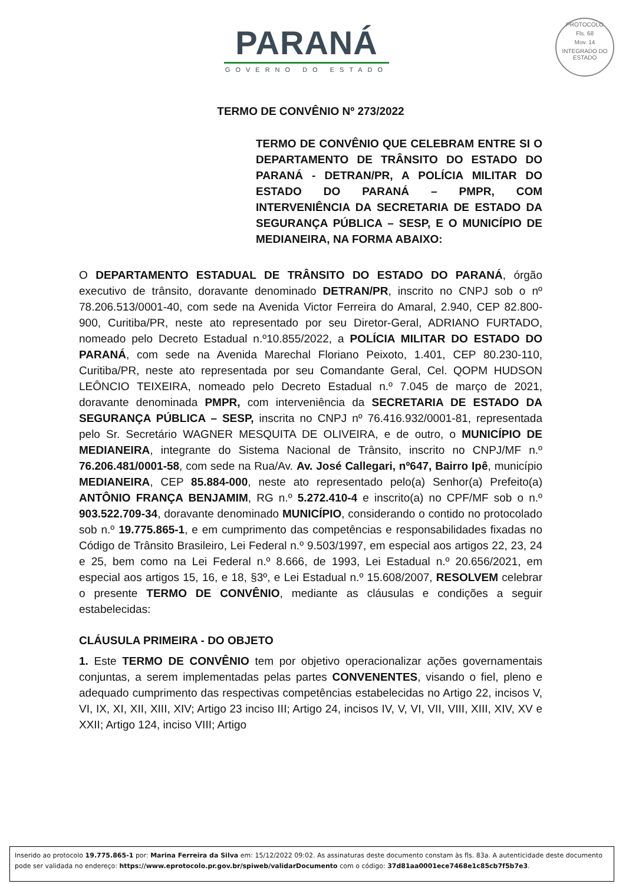PARANÁ
GOVERNO DO ESTADO
PROTOCOLO
Fls. 68
Mov. 14
INTEGRADO DO ESTADO
TERMO DE CONVÊNIO Nº 273/2022
TERMO DE CONVÊNIO QUE CELEBRAM ENTRE SI O DEPARTAMENTO DE TRÂNSITO DO ESTADO DO PARANÁ - DETRAN/PR, A POLÍCIA MILITAR DO ESTADO DO PARANÁ – PMPR, COM INTERVENIÊNCIA DA SECRETARIA DE ESTADO DA SEGURANÇA PÚBLICA – SESP, E O MUNICÍPIO DE MEDIANEIRA, NA FORMA ABAIXO:
O DEPARTAMENTO ESTADUAL DE TRÂNSITO DO ESTADO DO PARANÁ, órgão executivo de trânsito, doravante denominado DETRAN/PR, inscrito no CNPJ sob o nº 78.206.513/0001-40, com sede na Avenida Victor Ferreira do Amaral, 2.940, CEP 82.800-900, Curitiba/PR, neste ato representado por seu Diretor-Geral, ADRIANO FURTADO, nomeado pelo Decreto Estadual n.º10.855/2022, a POLÍCIA MILITAR DO ESTADO DO PARANÁ, com sede na Avenida Marechal Floriano Peixoto, 1.401, CEP 80.230-110, Curitiba/PR, neste ato representada por seu Comandante Geral, Cel. QOPM HUDSON LEÔNCIO TEIXEIRA, nomeado pelo Decreto Estadual n.º 7.045 de março de 2021, doravante denominada PMPR, com interveniência da SECRETARIA DE ESTADO DA SEGURANÇA PÚBLICA – SESP, inscrita no CNPJ nº 76.416.932/0001-81, representada pelo Sr. Secretário WAGNER MESQUITA DE OLIVEIRA, e de outro, o MUNICÍPIO DE MEDIANEIRA, integrante do Sistema Nacional de Trânsito, inscrito no CNPJ/MF n.º 76.206.481/0001-58, com sede na Rua/Av. Av. José Callegari, nº647, Bairro Ipê, município MEDIANEIRA, CEP 85.884-000, neste ato representado pelo(a) Senhor(a) Prefeito(a) ANTÔNIO FRANÇA BENJAMIM, RG n.º 5.272.410-4 e inscrito(a) no CPF/MF sob o n.º 903.522.709-34, doravante denominado MUNICÍPIO, considerando o contido no protocolado sob n.º 19.775.865-1, e em cumprimento das competências e responsabilidades fixadas no Código de Trânsito Brasileiro, Lei Federal n.º 9.503/1997, em especial aos artigos 22, 23, 24 e 25, bem como na Lei Federal n.º 8.666, de 1993, Lei Estadual n.º 20.656/2021, em especial aos artigos 15, 16, e 18, §3º, e Lei Estadual n.º 15.608/2007, RESOLVEM celebrar o presente TERMO DE CONVÊNIO, mediante as cláusulas e condições a seguir estabelecidas:
CLÁUSULA PRIMEIRA - DO OBJETO
1. Este TERMO DE CONVÊNIO tem por objetivo operacionalizar ações governamentais conjuntas, a serem implementadas pelas partes CONVENENTES, visando o fiel, pleno e adequado cumprimento das respectivas competências estabelecidas no Artigo 22, incisos V, VI, IX, XI, XII, XIII, XIV; Artigo 23 inciso III; Artigo 24, incisos IV, V, VI, VII, VIII, XIII, XIV, XV e XXII; Artigo 124, inciso VIII; Artigo
Inserido ao protocolo 19.775.865-1 por: Marina Ferreira da Silva em: 15/12/2022 09:02. As assinaturas deste documento constam às fls. 83a. A autenticidade deste documento pode ser validada no endereço: https://www.eprotocolo.pr.gov.br/spiweb/validarDocumento com o código: 37d81aa0001ece7468e1c85cb7f5b7e3.